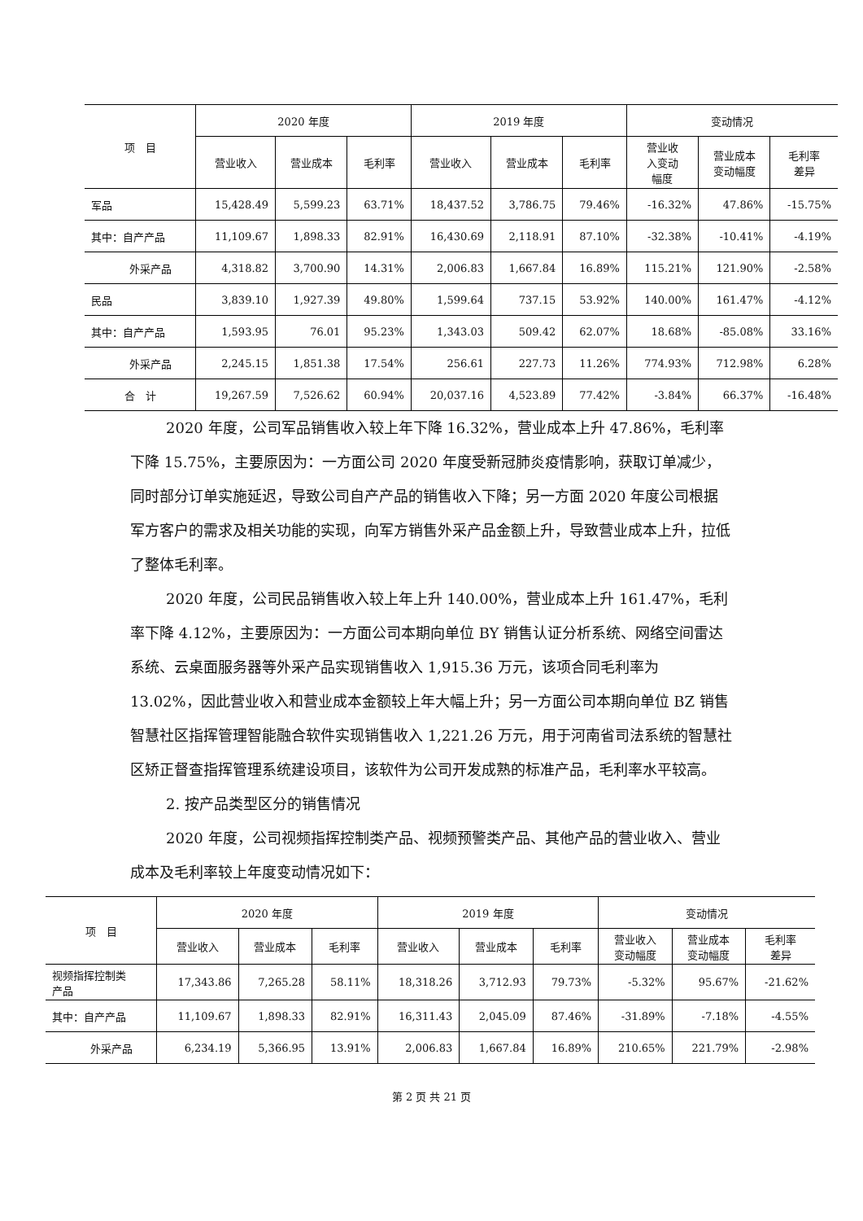| 项 目 | 2020 年度 | | | 2019 年度 | | | 变动情况 | | |
| --- | --- | --- | --- | --- | --- | --- | --- | --- | --- |
| | 营业收入 | 营业成本 | 毛利率 | 营业收入 | 营业成本 | 毛利率 | 营业收 入变动 幅度 | 营业成本 变动幅度 | 毛利率 差异 |
| 军品 | 15,428.49 | 5,599.23 | 63.71% | 18,437.52 | 3,786.75 | 79.46% | -16.32% | 47.86% | -15.75% |
| 其中：自产产品 | 11,109.67 | 1,898.33 | 82.91% | 16,430.69 | 2,118.91 | 87.10% | -32.38% | -10.41% | -4.19% |
| 外采产品 | 4,318.82 | 3,700.90 | 14.31% | 2,006.83 | 1,667.84 | 16.89% | 115.21% | 121.90% | -2.58% |
| 民品 | 3,839.10 | 1,927.39 | 49.80% | 1,599.64 | 737.15 | 53.92% | 140.00% | 161.47% | -4.12% |
| 其中：自产产品 | 1,593.95 | 76.01 | 95.23% | 1,343.03 | 509.42 | 62.07% | 18.68% | -85.08% | 33.16% |
| 外采产品 | 2,245.15 | 1,851.38 | 17.54% | 256.61 | 227.73 | 11.26% | 774.93% | 712.98% | 6.28% |
| 合 计 | 19,267.59 | 7,526.62 | 60.94% | 20,037.16 | 4,523.89 | 77.42% | -3.84% | 66.37% | -16.48% |
2020 年度，公司军品销售收入较上年下降 16.32%，营业成本上升 47.86%，毛利率下降 15.75%，主要原因为：一方面公司 2020 年度受新冠肺炎疫情影响，获取订单减少，同时部分订单实施延迟，导致公司自产产品的销售收入下降；另一方面 2020 年度公司根据军方客户的需求及相关功能的实现，向军方销售外采产品金额上升，导致营业成本上升，拉低了整体毛利率。
2020 年度，公司民品销售收入较上年上升 140.00%，营业成本上升 161.47%，毛利率下降 4.12%，主要原因为：一方面公司本期向单位 BY 销售认证分析系统、网络空间雷达系统、云桌面服务器等外采产品实现销售收入 1,915.36 万元，该项合同毛利率为 13.02%，因此营业收入和营业成本金额较上年大幅上升；另一方面公司本期向单位 BZ 销售智慧社区指挥管理智能融合软件实现销售收入 1,221.26 万元，用于河南省司法系统的智慧社区矫正督查指挥管理系统建设项目，该软件为公司开发成熟的标准产品，毛利率水平较高。
2. 按产品类型区分的销售情况
2020 年度，公司视频指挥控制类产品、视频预警类产品、其他产品的营业收入、营业成本及毛利率较上年度变动情况如下：
| 项 目 | 2020 年度 | | | 2019 年度 | | | 变动情况 | | |
| --- | --- | --- | --- | --- | --- | --- | --- | --- | --- |
| | 营业收入 | 营业成本 | 毛利率 | 营业收入 | 营业成本 | 毛利率 | 营业收入 变动幅度 | 营业成本 变动幅度 | 毛利率 差异 |
| 视频指挥控制类 产品 | 17,343.86 | 7,265.28 | 58.11% | 18,318.26 | 3,712.93 | 79.73% | -5.32% | 95.67% | -21.62% |
| 其中：自产产品 | 11,109.67 | 1,898.33 | 82.91% | 16,311.43 | 2,045.09 | 87.46% | -31.89% | -7.18% | -4.55% |
| 外采产品 | 6,234.19 | 5,366.95 | 13.91% | 2,006.83 | 1,667.84 | 16.89% | 210.65% | 221.79% | -2.98% |
第 2 页 共 21 页